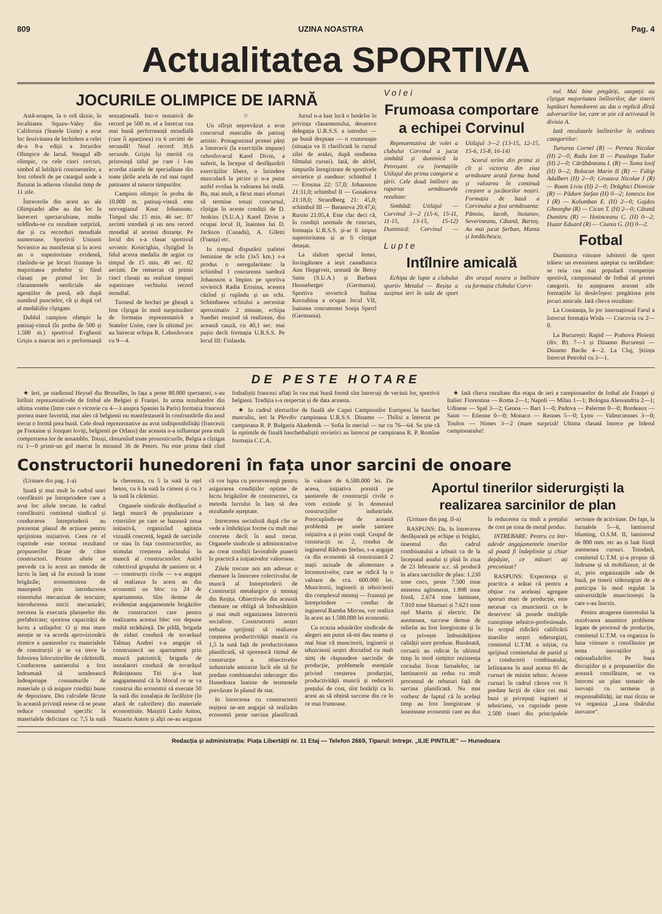809 UZINA NOASTRA Pag. 4
Actualitatea SPORTIVA
JOCURILE OLIMPICE DE IARNĂ
Astă-noapte, la o oră târzie, în localitatea Squaw-Valey din California (Statele Unite) a avut loc festivitatea de închidere a celei de-a 8-a ediții a Jocurilor Olimpice de Iarnă. Steagul alb olimpic, cu cele cinci cercuri, simbol al înfrățirii continentelor, a fost coborît de pe catargul unde a fluturat în adierea vîntului timp de 11 zile.
Întrecerile din acest an ale Olimpiadei albe au dat loc la întreceri spectaculoase, multe soldîndu-se cu rezultate surpriză, dar și cu recorduri mondiale numeroase. Sportivii Uniunii Sovietice au manifestat și în acest an o superioritate evidentă, clasîndu-se pe locuri fruntașe în majoritatea probelor și fiind clasați pe primul loc în clasamentele neoficiale ale agențiilor de presă, atît după numărul punctelor, cît și după cel al medaliilor cîștigate.
Dublul campion olimpic la patinaj-viteză (în proba de 500 și 1.500 m.) sportivul Evghenii Grișin a marcat ieri o performanță senzațională. Intr-o tentativă de record pe 500 m. el a întrecut cea mai bună performanță mondială (care îi aparținea) cu 6 zecimi de secundă! Noul record: 39,6 secunde. Grișin își merită cu prisosință titlul pe care i l-au acordat ziarele de specialitate din toate țările acela de cel mai rapid patinator al tuturor timpurilor.
Campion olimpic în proba de 10.000 m. patinaj-viteză este norvegianul Knut Johannsen. Timpul său 15 min. 46 sec. 07 zecimi totodată și un nou record mondial al acestei distanțe. Pe locul doi s-a clasat sportivul sovietic Kosicighin, cîștigînd în felul acesta medalia de argint cu timpul de 15 min. 49 sec. 02 zecimi. De remarcat că primii cinci clasați au realizat timpuri superioare vechiului record mondial.
Turneul de hochei pe gheață a fost cîștigat în mod surprinzător de formația reprezentativă a Statelor Unite, care în ultimul joc au întrecut echipa R. Cehoslovace cu 9—4.
☆
Un sfîrșit neprevăzut a avut concursul masculin de patinaj artistic. Protagonistul primei părți a întrecerii (la exercițiile impuse) cehoslovacul Karel Divin, a suferit, la început ul desfășurării exercițiilor libere, o întindere musculară la picior și n-a putut astfel evolua la valoarea lui reală. Ba, mai mult, a făcut mari eforturi să termine totuși concursul, cîștigat în aceste condiții de D. Jenkins (S.U.A.) Karel Divin a ocupat locul II, înaintea lui D. Jackson (Canada), A. Giletti (Franța) etc.
In timpul disputării ștafetei feminine de schi (3x5 km.) s-a produs o neregularitate: la schimbul I concurenta suedeză Johansson a împins pe sportiva sovietică Radia Eroșina, aceasta căzînd și rupîndu și un schi. Schimbarea schiului a necesitat aproximativ 2 minute, echipa Suediei reușind să realizeze, din această cauză, cu 40,1 sec. mai puțin decît formația U.R.S.S. Pe locul III: Finlanda.
Juriul n-a luat încă o hotărîre în privința clasamentului, deoarece delegația U.R.S.S. a introdus — pe bună dreptate — o contestație (situația va fi clarificată în cursul zilei de astăzi, după studierea filmului cursei). Iată, de altfel, timpurile înregistrate de sportivele sovietice și suedeze: schimbul I — Eroșina 22: 57,0; Johansson 21:31,0; schimbul II — Gusakova 21:18,0; Strandberg 21: 45,0; schimbul III — Baranova 20:47,6; Rustio 21:05,4. Este clar deci că, în condiții normale de concurs, formația U.R.S.S. și-ar fi impus superioritatea și ar fi cîștigat detașat.
La slalom special femei, învingătoare a ieșit canadianca Ann Hepgtveit, urmată de Betsy Snite (S.U.A.) și Barbara Henneberger (Germania). Sportiva sovietică Stalina Korzuhina a ocupat locul VII, înaintea concurentei Sonja Sperrl (Germania).
Volei
Frumoasa comportare a echipei Corvinul
Reprezentativa de volei a clubului Corvinul a jucat simbătă și duminică la Petroșani cu formațiile Utilajul din prima categorie a țării. Cele două întîlniri au raportat următoarele rezultate:
Simbătă: Utilajul — Corvinul 3—2 (15-6, 15-11, 11-15, 13-15, 15-12) Duminică: Corvinul — Utilajul 3—2 (13-15, 12-15, 15-6, 15-8, 16-14)
Scorul strîns din prima zi cît și victoria din ziua următoare arată forma bună și valoarea în continuă creștere a jucătorilor noștri. Formația de bază a Corvinului a fost următoarea: Pănoiu, Iacob, Stoianov, Severineanu, Cătană, Bartoș. Au mai jucat Șerban, Manta și Iordăchescu.
Lupte
Intîlnire amicală
Echipa de lupte a clubului sportiv Metalul — Reșița a susținut ieri în sala de sport din orașul nostru o întîlnire cu formația clubului Corvi-
nul. Mai bine pregătiți, oaspeții au cîștigat majoritatea întîlnirilor, dar tinerii luptători hunedoreni au dat o replică dîrză adversarilor lor, care se știe că activează în divizia A.
Iată rezultatele întîlnirilor în ordinea categoriilor:
Turturea Cornel (R) — Pernea Nicolae (H) 2—0; Radu Ion II — Pasalega Tudor (H) 2—0; Cărăbăneanu I. (R) — Toma losif (H) 0—2; Bolocan Marin II (R) — Fülöp Adalbert (H) 2—0; Grozava Nicolae I (R) — Boam Liviu (H) 2—0; Drăghici Dionisie (R) — Pădure Ștefan (H) 0—2; Ionescu Ion I (R) — Kolumban E. (H) 2—0; Gajdos Gheorghe (R) — Cican T. (H) 2—0; Cătană Dumitru (R) — Hotinceanu C. (H) 0—2; Huzar Eduard (R) — Ciurea G. (H) 0—2.
Fotbal
Duminica viitoare iubitorii de sport trăiesc un eveniment așteptat cu nerăbdare: se reia cea mai populară competiție sportivă, campionatul de fotbal al primei categorii. In așteptarea acestei zile formațiile își desăvîrșesc pregătirea prin jocuri amicale. Iată cîteva rezultate:
La Constanța, în joc internațional Farul a întrecut formația Wisla — Cracovia cu 2—0.
La București: Rapid — Prahova Ploiești (div. B). 7—1 și Dinamo București — Dinamo Bacău 4—2. La Cluj, Știința întrecut Petrolul cu 3—1.
DE PESTE HOTARE
★ Ieri, pe stadionul Heysel din Bruxelles, în fața a peste 80.000 spectatori, s-au întîlnit reprezentativele de fotbal ale Belgiei și Franței. In urma rezultatelor din ultima vreme (între care o victorie cu 4—3 asupra Spaniei la Paris) formația franceză pornea mare favorită, mai ales că belgienii nu manifestaseră în confruntările din anul trecut o formă prea bună. Cele două reprezentative au avut indisponibilități (francezii pe Fontaine și Jonquet loviți, belgienii pe Orlans) dar aceasta n-a influențat prea mult comportarea lor de ansamblu. Totuși, răsturnînd toate pronosticurile, Belgia a cîștigat cu 1—0 printr-un gol marcat în minutul 36 de Peters. Nu este prima dată cînd fotbaliștii francezi aflați în cea mai bună formă sînt întrecuți de vecinii lor, sportivii belgieni. Tradiția s-a respectat și de data aceasta.
★ In cadrul sferturilor de finală ale Cupei Campionilor Europeni la baschet masculin, ieri la Plovdiv campioana U.R.S.S. Dinamo — Tbilisi a întrecut pe campioana R. P. Bulgaria Akademik — Sofia în meciul — tur cu 76—64. Se știe că în optimile de finală baschetbaliștii sovietici au întrecut pe campioana R. P. Romîne formația C.C.A.
★ Iată cîteva rezultate din etapa de ieri a campionatelor de fotbal ale Franței și Italiei: Fiorentina — Roma 2—1; Napoli — Milan 1—1; Bologna Alessandria 2—1; Udinese — Spal 3—2; Genoa — Bari 1—0; Padova — Palermo 0—0; Bordeaux — Saint — Etienne 0—0; Monaco — Rennes 5—0; Lyon — Valenciennes 3—0; Toulon — Nimes 3—2 (mare surpriză! Ultima clasată întrece pe liderul campionatului!
Constructorii hunedoreni în fața unor sarcini de onoare
(Urmare din pag. 1-a)
lizată și mai mult în cadrul unei consfătuiri pe întreprindere care a avut loc zilele trecute. In cadrul consfătuirii comitetul sindical și conducerea întreprinderii au prezentat planul de acțiune pentru sprijinirea inițiativei. Ceea ce el cuprinde este tocmai rezultatul propunerilor făcute de către constructori. Printre altele se prevede ca în acest an metoda de lucru în lanț să fie extinsă la toate brigăzile; economisirea de manoperă prin introducerea sistemului mecanizat de tencuire; introducerea micii mecanizări; trecerea la executia planșeelor din prefabricate; sporirea capacității de lucru a utilajelor. O și mai mare atenție se va acorda aprovizionării ritmice a șantierelor cu materialele de construcții și se va trece la folosirea înlocuitorilor de cărămidă. Conducerea șantierului a fost îndrumată să urmărească îndeaproape consumurile de materiale și să asigure condiții bune de depozitare. Din calculele făcute în această privință reiese că se poate reduce consumul specific la materialele deficitare cu: 7,5 la sută la cherestea, cu 5 la sută la oțel beton, cu 6 la sută la ciment și cu 3 la sută la cărămizi.
Organele sindicale desfășurînd o largă muncă de popularizare a criteriilor pe care se bazează noua inițiativă, organizînd agitația vizuală concretă, legată de sarcinile ce stau în fața constructorilor, au stimulat creșterea avîntului în muncă al constructorilor. Astfel colectivul grupului de șantiere nr. 4 — construcții civile — s-a angajat să realizeze în acest an din economii un bloc cu 24 de apartamente. Sînt demne de evidențiat angajamentele brigăzilor de constructori care pentru realizarea acestui bloc vor depune multă străduință. De pildă, brigada de zidari condusă de tovarășul Talmaș Andrei s-a angajat să construiască un apartament prin muncă patriotică; brigada de instalatori condusă de tovarășul Brănișteanu Titi și-a luat angajamentul că la blocul ce se va construi din economii să execute 50 la sută din instalația de încălzire (în afară de calorifere) din materiale economisite. Maiștrii Laslo Anton, Nazarin Anton și alții ne-au asigurat că vor lupta cu perseverență pentru asigurarea condițiilor optime de lucru brigăzilor de constructori, ca metoda lucrului în lanț să dea rezultatele așteptate.
Intrecerea socialistă după cîte se vede a îmbrățișat forme cu mult mai concrete decît în anul trecut. Organele sindicale și administrative au creat condiții favorabile punerii în practică a inițiativelor valoroase.
Zilele trecute noi am adresat o chemare la întrecere colectivului de muncă al Intreprinderii de Construcții metalurgice și montaj din Reșița. Obiectivele din această chemare ne obligă să îmbunătățim și mai mult organizarea întrecerii socialiste. Constructorii noștri trebuie sprijiniți să realizeze creșterea productivității muncii cu 1,5 la sută față de productivitatea planificată, să sporească ritmul de construcție a obiectivelor industriale amintite încît ele să fie predate combinatului siderurgic din Hunedoara înainte de termenele prevăzute în planul de stat.
In întrecerea cu constructorii reșițeni ne-am angajat să realizăm economii peste sarcina planificată în valoare de 6.500.000 lei. De aceea, inițiativa pornită pe șantierele de construcții civile o vom extinde și în domeniul construcțiilor industriale. Preocupîndu-ne de această problemă pe unele șantiere inițiativa a și prins viață. Grupul de construcții nr. 2, condus de inginerul Rădvan Ștefan, s-a angajat ca din economii să construiască 2 stații uzinale de alimentare a locomotivelor, care se ridică la o valoare de cca. 600.000 lei. Muncitorii, inginerii și tehnicienii din complexul montaj — fruntași pe întreprindere — condus de inginerul Ramba Mircea, vor realiza în acest an 1.500.000 lei economii.
Cu ocazia adunărilor sindicale de alegeri am putut să-mi dau seama și mai bine că muncitorii, inginerii și tehnicienii noștri discutînd cu mult simț de răspundere sarcinile de producție, problemele esențiale privind creșterea producției, productivității muncii și reducerii prețului de cost, sînt hotărîți ca în acest an să obțină succese din ce în ce mai frumoase.
Aportul tinerilor siderurgiști la realizarea sarcinilor de plan
(Urmare din pag. II-a)
RASPUNS: Da. In întrecerea desfășurată pe echipe și brigăzi, tineretul din cadrul combinatului a izbutit ca de la începutul anului și pînă în ziua de 23 februarie a.c. să producă în afara sarcinilor de plan: 1.230 tone cocs, peste 7.500 tone minereu aglomerat, 1.898 tone fontă, 2.674 tone laminate, 7.010 tone blumuri și 7.623 tone oțel Martin și electric. De asemenea, succese demne de reliefat au fost înregistrate și în ce privește îmbunătățirea calității unor produse. Bunăoară, cocsarii au ridicat în ultimul timp în mod simțitor rezistența cocsului livrat furnalelor, iar laminatorii au redus cu mult procentul de rebuturi față de sarcina planificată. Nu mai vorbesc de faptul că în același timp au fost înregistrate și însemnate economii care au dus la reducerea cu mult a prețului de cost pe tona de metal produs.
INTREBARE: Pentru ca într-adevăr angajamentele tinerilor să poată fi îndeplinite și chiar depășite, ce măsuri ați preconizat?
RASPUNS: Experiența și practica a arătat că pentru a obține cu aceleași agregate sporuri mari de producție, este necesar ca muncitorii ce le deservesc să posede multiple cunoștințe tehnico-profesionale. In scopul ridicării calificării tinerilor noștri siderurgiști, comitetul U.T.M. a inițiat, cu sprijinul comitetului de partid și a conducerii combinatului, înființarea în anul acesta 95 de cursuri de minim tehnic. Aceste cursuri în cadrul cărora vor fi predate lecții de către cei mai buni și pricepuți ingineri și tehnicieni, va cuprinde peste 2.500 tineri din principalele sectoare de activitate. De fapt, la furnalele 5—6, laminorul bluming, O.S.M. II, laminorul de 800 mm. etc au și luat ființă asemenea cursuri. Totodată, comitetul U.T.M. și-a propus să îndrume și să mobilizeze, zi de zi, prin organizațiile sale de bază, pe tinerii siderurgiști de a participa în mod regulat la universitățile muncitorești la care s-au înscris.
Pentru atragerea tineretului la rezolvarea anumitor probleme legate de procesul de producție, comitetul U.T.M. va organiza în luna viitoare o consfătuire pe tema inovațiilor și raționalizărilor. Pe baza discuțiilor și a propunerilor din această consfătuire, se va întocmi un plan tematic de inovații cu termene și responsabilități, iar mai tîrziu se va organiza „Luna tînărului inovator".
Redacția și administrația: Piața Libertății nr. 11 Etaj — Telefon 2669, Tiparul: Intrepr. „ILIE PINTILIE" — Hunedoara